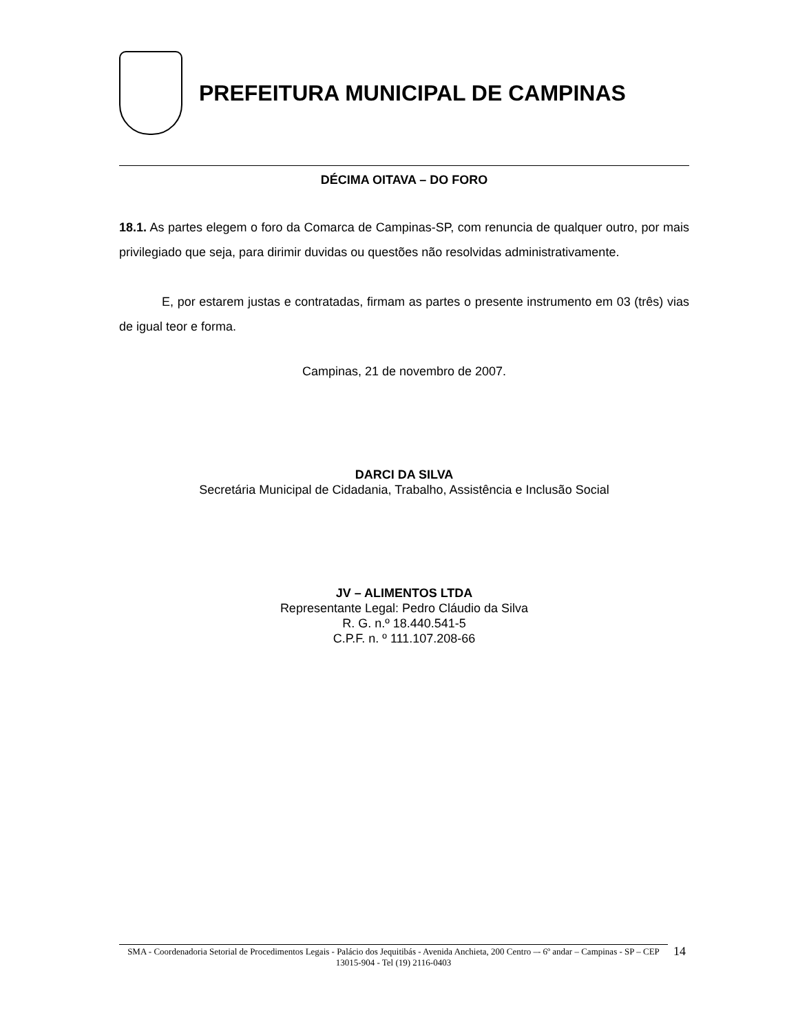PREFEITURA MUNICIPAL DE CAMPINAS
DÉCIMA OITAVA – DO FORO
18.1. As partes elegem o foro da Comarca de Campinas-SP, com renuncia de qualquer outro, por mais privilegiado que seja, para dirimir duvidas ou questões não resolvidas administrativamente.
E, por estarem justas e contratadas, firmam as partes o presente instrumento em 03 (três) vias de igual teor e forma.
Campinas, 21 de novembro de 2007.
DARCI DA SILVA
Secretária Municipal de Cidadania, Trabalho, Assistência e Inclusão Social
JV – ALIMENTOS LTDA
Representante Legal: Pedro Cláudio da Silva
R. G. n.º 18.440.541-5
C.P.F. n. º 111.107.208-66
SMA - Coordenadoria Setorial de Procedimentos Legais - Palácio dos Jequitibás - Avenida Anchieta, 200 Centro –- 6º andar – Campinas - SP – CEP 13015-904 - Tel (19) 2116-0403
14